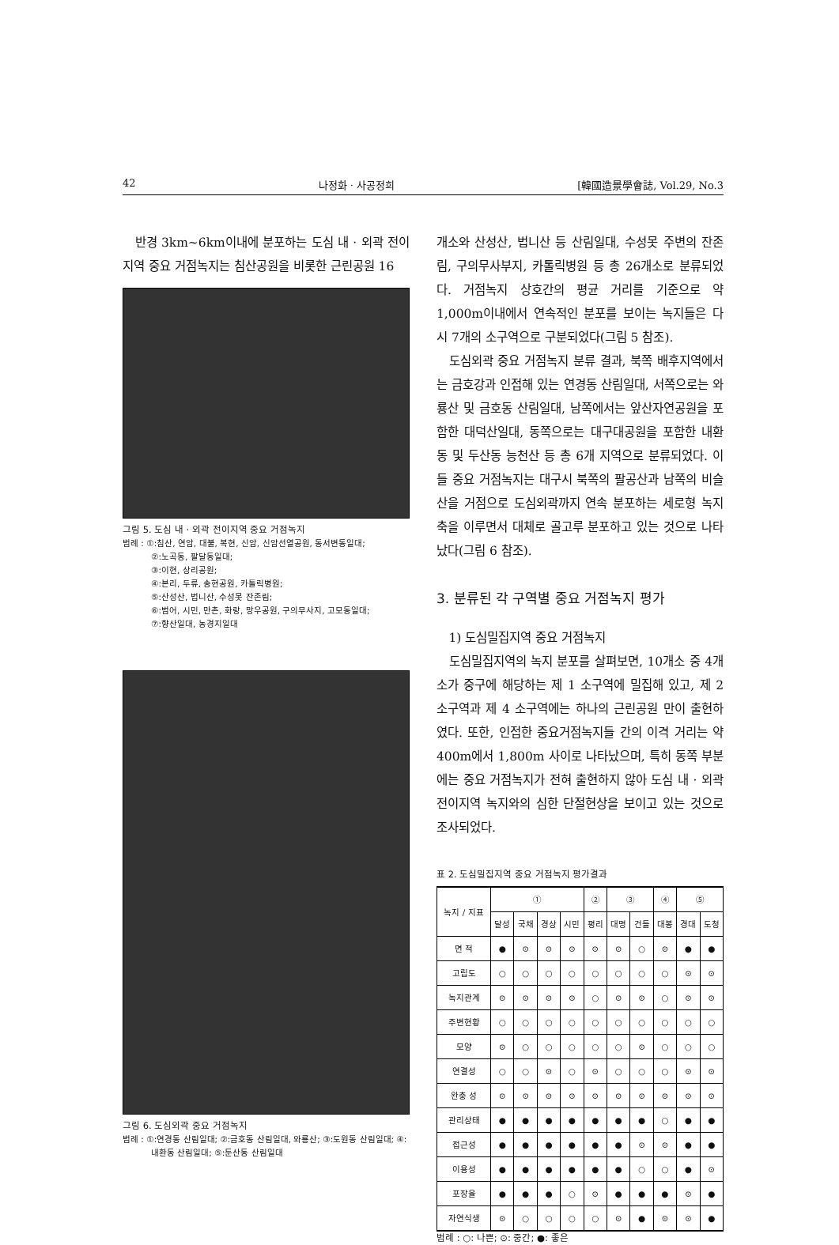42 나정화 · 사공정희 [韓國造景學會誌, Vol.29, No.3
반경 3km~6km이내에 분포하는 도심 내 · 외곽 전이지역 중요 거점녹지는 침산공원을 비롯한 근린공원 16
그림 5. 도심 내 · 외곽 전이지역 중요 거점녹지
범례 : ①:침산, 연암, 대불, 복현, 신암, 신암선열공원, 동서변동일대;
②:노곡동, 팔달동일대;
③:이현, 상리공원;
④:본리, 두류, 송현공원, 카톨릭병원;
⑤:산성산, 법니산, 수성못 잔존림;
⑥:범어, 시민, 만촌, 화랑, 망우공원, 구의무사지, 고모동일대;
⑦:향산일대, 농경지일대
그림 6. 도심외곽 중요 거점녹지
범례 : ①:연경동 산림일대; ②:금호동 산림일대, 와룡산; ③:도원동 산림일대; ④:내환동 산림일대; ⑤:둔산동 산림일대
개소와 산성산, 법니산 등 산림일대, 수성못 주변의 잔존림, 구의무사부지, 카톨릭병원 등 총 26개소로 분류되었다. 거점녹지 상호간의 평균 거리를 기준으로 약 1,000m이내에서 연속적인 분포를 보이는 녹지들은 다시 7개의 소구역으로 구분되었다(그림 5 참조).
도심외곽 중요 거점녹지 분류 결과, 북쪽 배후지역에서는 금호강과 인접해 있는 연경동 산림일대, 서쪽으로는 와룡산 및 금호동 산림일대, 남쪽에서는 앞산자연공원을 포함한 대덕산일대, 동쪽으로는 대구대공원을 포함한 내환동 및 두산동 능천산 등 총 6개 지역으로 분류되었다. 이들 중요 거점녹지는 대구시 북쪽의 팔공산과 남쪽의 비슬산을 거점으로 도심외곽까지 연속 분포하는 세로형 녹지축을 이루면서 대체로 골고루 분포하고 있는 것으로 나타났다(그림 6 참조).
3. 분류된 각 구역별 중요 거점녹지 평가
1) 도심밀집지역 중요 거점녹지
도심밀집지역의 녹지 분포를 살펴보면, 10개소 중 4개소가 중구에 해당하는 제 1 소구역에 밀집해 있고, 제 2 소구역과 제 4 소구역에는 하나의 근린공원 만이 출현하였다. 또한, 인접한 중요거점녹지들 간의 이격 거리는 약 400m에서 1,800m 사이로 나타났으며, 특히 동쪽 부분에는 중요 거점녹지가 전혀 출현하지 않아 도심 내 · 외곽 전이지역 녹지와의 심한 단절현상을 보이고 있는 것으로 조사되었다.
표 2. 도심밀집지역 중요 거점녹지 평가결과
| 녹지 / 지표 | ① | | | | ② | ③ | | ④ | ⑤ | |
| --- | --- | --- | --- | --- | --- | --- | --- | --- | --- | --- |
| | 달성 | 국채 | 경상 | 시민 | 평리 | 대명 | 건들 | 대봉 | 경대 | 도청 |
| 면 적 | ● | ⊙ | ⊙ | ⊙ | ⊙ | ⊙ | ○ | ⊙ | ● | ● |
| 고립도 | ○ | ○ | ○ | ○ | ○ | ○ | ○ | ○ | ⊙ | ⊙ |
| 녹지관계 | ⊙ | ⊙ | ⊙ | ⊙ | ○ | ⊙ | ⊙ | ○ | ⊙ | ⊙ |
| 주변현황 | ○ | ○ | ○ | ○ | ○ | ○ | ○ | ○ | ○ | ○ |
| 모양 | ⊙ | ○ | ○ | ○ | ○ | ○ | ⊙ | ○ | ○ | ○ |
| 연결성 | ○ | ○ | ⊙ | ○ | ⊙ | ○ | ○ | ○ | ⊙ | ⊙ |
| 완충 성 | ⊙ | ⊙ | ⊙ | ⊙ | ⊙ | ⊙ | ⊙ | ⊙ | ⊙ | ⊙ |
| 관리상태 | ● | ● | ● | ● | ● | ● | ● | ○ | ● | ● |
| 접근성 | ● | ● | ● | ● | ● | ● | ⊙ | ⊙ | ● | ● |
| 이용성 | ● | ● | ● | ● | ● | ● | ○ | ○ | ● | ⊙ |
| 포장율 | ● | ● | ● | ○ | ⊙ | ● | ● | ● | ⊙ | ● |
| 자연식생 | ⊙ | ○ | ○ | ○ | ○ | ⊙ | ● | ⊙ | ⊙ | ● |
범례 : ○: 나쁜; ⊙: 중간; ●: 좋은